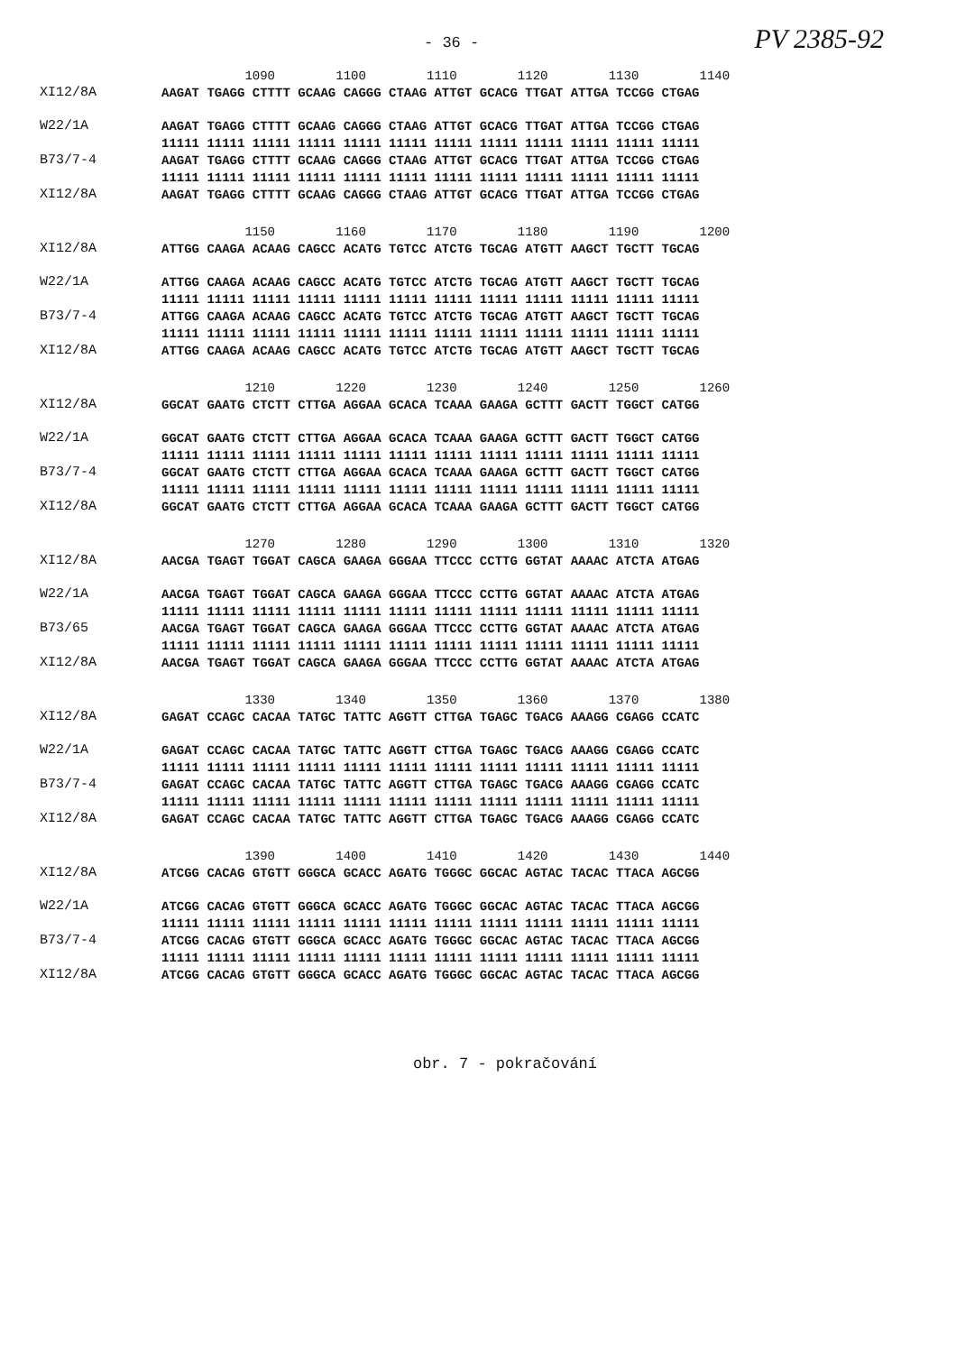- 36 - PV 2385-92
| | 1090 1100 1110 1120 1130 1140 |
| XI12/8A | AAGAT TGAGG CTTTT GCAAG CAGGG CTAAG ATTGT GCACG TTGAT ATTGA TCCGG CTGAG |
| W22/1A | AAGAT TGAGG CTTTT GCAAG CAGGG CTAAG ATTGT GCACG TTGAT ATTGA TCCGG CTGAG |
| | 11111 11111 11111 11111 11111 11111 11111 11111 11111 11111 11111 11111 |
| B73/7-4 | AAGAT TGAGG CTTTT GCAAG CAGGG CTAAG ATTGT GCACG TTGAT ATTGA TCCGG CTGAG |
| | 11111 11111 11111 11111 11111 11111 11111 11111 11111 11111 11111 11111 |
| XI12/8A | AAGAT TGAGG CTTTT GCAAG CAGGG CTAAG ATTGT GCACG TTGAT ATTGA TCCGG CTGAG |
| | 1150 1160 1170 1180 1190 1200 |
| XI12/8A | ATTGG CAAGA ACAAG CAGCC ACATG TGTCC ATCTG TGCAG ATGTT AAGCT TGCTT TGCAG |
| W22/1A | ATTGG CAAGA ACAAG CAGCC ACATG TGTCC ATCTG TGCAG ATGTT AAGCT TGCTT TGCAG |
| | 11111 11111 11111 11111 11111 11111 11111 11111 11111 11111 11111 11111 |
| B73/7-4 | ATTGG CAAGA ACAAG CAGCC ACATG TGTCC ATCTG TGCAG ATGTT AAGCT TGCTT TGCAG |
| | 11111 11111 11111 11111 11111 11111 11111 11111 11111 11111 11111 11111 |
| XI12/8A | ATTGG CAAGA ACAAG CAGCC ACATG TGTCC ATCTG TGCAG ATGTT AAGCT TGCTT TGCAG |
| | 1210 1220 1230 1240 1250 1260 |
| XI12/8A | GGCAT GAATG CTCTT CTTGA AGGAA GCACA TCAAA GAAGA GCTTT GACTT TGGCT CATGG |
| W22/1A | GGCAT GAATG CTCTT CTTGA AGGAA GCACA TCAAA GAAGA GCTTT GACTT TGGCT CATGG |
| | 11111 11111 11111 11111 11111 11111 11111 11111 11111 11111 11111 11111 |
| B73/7-4 | GGCAT GAATG CTCTT CTTGA AGGAA GCACA TCAAA GAAGA GCTTT GACTT TGGCT CATGG |
| | 11111 11111 11111 11111 11111 11111 11111 11111 11111 11111 11111 11111 |
| XI12/8A | GGCAT GAATG CTCTT CTTGA AGGAA GCACA TCAAA GAAGA GCTTT GACTT TGGCT CATGG |
| | 1270 1280 1290 1300 1310 1320 |
| XI12/8A | AACGA TGAGT TGGAT CAGCA GAAGA GGGAA TTCCC CCTTG GGTAT AAAAC ATCTA ATGAG |
| W22/1A | AACGA TGAGT TGGAT CAGCA GAAGA GGGAA TTCCC CCTTG GGTAT AAAAC ATCTA ATGAG |
| | 11111 11111 11111 11111 11111 11111 11111 11111 11111 11111 11111 11111 |
| B73/65 | AACGA TGAGT TGGAT CAGCA GAAGA GGGAA TTCCC CCTTG GGTAT AAAAC ATCTA ATGAG |
| | 11111 11111 11111 11111 11111 11111 11111 11111 11111 11111 11111 11111 |
| XI12/8A | AACGA TGAGT TGGAT CAGCA GAAGA GGGAA TTCCC CCTTG GGTAT AAAAC ATCTA ATGAG |
| | 1330 1340 1350 1360 1370 1380 |
| XI12/8A | GAGAT CCAGC CACAA TATGC TATTC AGGTT CTTGA TGAGC TGACG AAAGG CGAGG CCATC |
| W22/1A | GAGAT CCAGC CACAA TATGC TATTC AGGTT CTTGA TGAGC TGACG AAAGG CGAGG CCATC |
| | 11111 11111 11111 11111 11111 11111 11111 11111 11111 11111 11111 11111 |
| B73/7-4 | GAGAT CCAGC CACAA TATGC TATTC AGGTT CTTGA TGAGC TGACG AAAGG CGAGG CCATC |
| | 11111 11111 11111 11111 11111 11111 11111 11111 11111 11111 11111 11111 |
| XI12/8A | GAGAT CCAGC CACAA TATGC TATTC AGGTT CTTGA TGAGC TGACG AAAGG CGAGG CCATC |
| | 1390 1400 1410 1420 1430 1440 |
| XI12/8A | ATCGG CACAG GTGTT GGGCA GCACC AGATG TGGGC GGCAC AGTAC TACAC TTACA AGCGG |
| W22/1A | ATCGG CACAG GTGTT GGGCA GCACC AGATG TGGGC GGCAC AGTAC TACAC TTACA AGCGG |
| | 11111 11111 11111 11111 11111 11111 11111 11111 11111 11111 11111 11111 |
| B73/7-4 | ATCGG CACAG GTGTT GGGCA GCACC AGATG TGGGC GGCAC AGTAC TACAC TTACA AGCGG |
| | 11111 11111 11111 11111 11111 11111 11111 11111 11111 11111 11111 11111 |
| XI12/8A | ATCGG CACAG GTGTT GGGCA GCACC AGATG TGGGC GGCAC AGTAC TACAC TTACA AGCGG |
obr. 7 - pokračování